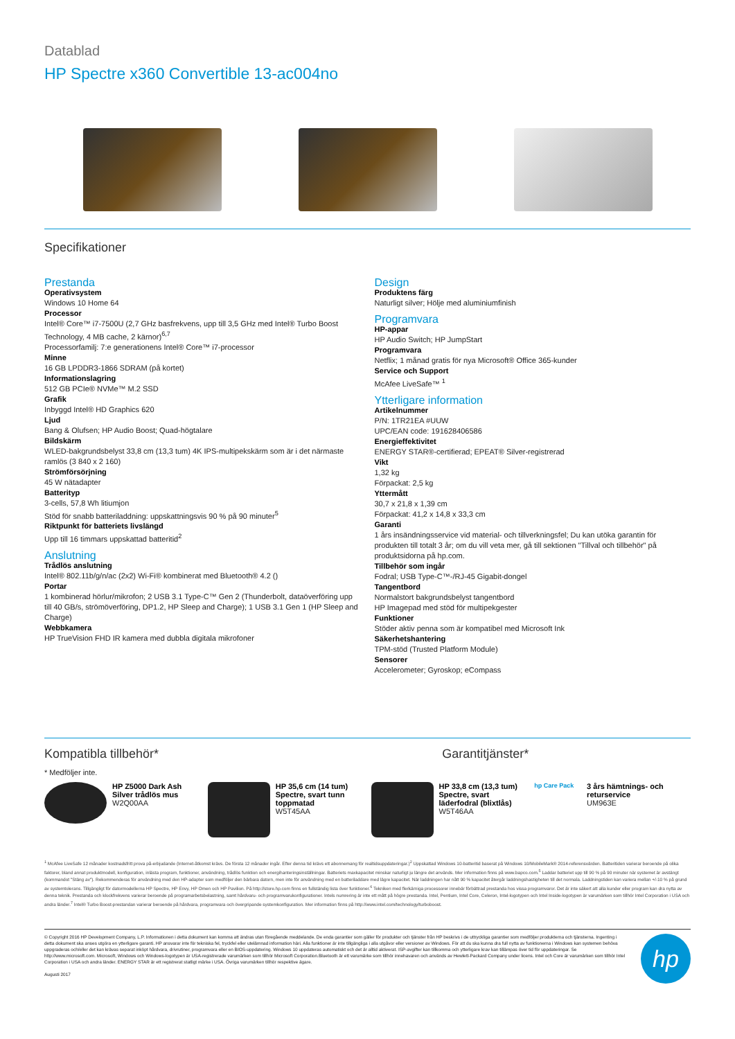Datablad
HP Spectre x360 Convertible 13-ac004no
Specifikationer
Prestanda
Operativsystem
Windows 10 Home 64
Processor
Intel® Core™ i7-7500U (2,7 GHz basfrekvens, upp till 3,5 GHz med Intel® Turbo Boost Technology, 4 MB cache, 2 kärnor)<sup>6,7</sup>
Processorfamilj: 7:e generationens Intel® Core™ i7-processor
Minne
16 GB LPDDR3-1866 SDRAM (på kortet)
Informationslagring
512 GB PCIe® NVMe™ M.2 SSD
Grafik
Inbyggd Intel® HD Graphics 620
Ljud
Bang & Olufsen; HP Audio Boost; Quad-högtalare
Bildskärm
WLED-bakgrundsbelyst 33,8 cm (13,3 tum) 4K IPS-multipekskärm som är i det närmaste ramlös (3 840 x 2 160)
Strömförsörjning
45 W nätadapter
Batterityp
3-cells, 57,8 Wh litiumjon
Stöd för snabb batteriladdning: uppskattningsvis 90 % på 90 minuter<sup>5</sup>
Riktpunkt för batteriets livslängd
Upp till 16 timmars uppskattad batteritid<sup>2</sup>
Anslutning
Trådlös anslutning
Intel® 802.11b/g/n/ac (2x2) Wi-Fi® kombinerat med Bluetooth® 4.2 ()
Portar
1 kombinerad hörlur/mikrofon; 2 USB 3.1 Type-C™ Gen 2 (Thunderbolt, dataöverföring upp till 40 GB/s, strömöverföring, DP1.2, HP Sleep and Charge); 1 USB 3.1 Gen 1 (HP Sleep and Charge)
Webbkamera
HP TrueVision FHD IR kamera med dubbla digitala mikrofoner
Design
Produktens färg
Naturligt silver; Hölje med aluminiumfinish
Programvara
HP-appar
HP Audio Switch; HP JumpStart
Programvara
Netflix; 1 månad gratis för nya Microsoft® Office 365-kunder
Service och Support
McAfee LiveSafe™ <sup>1</sup>
Ytterligare information
Artikelnummer
P/N: 1TR21EA #UUW
UPC/EAN code: 191628406586
Energieffektivitet
ENERGY STAR®-certifierad; EPEAT® Silver-registrerad
Vikt
1,32 kg
Förpackat: 2,5 kg
Yttermått
30,7 x 21,8 x 1,39 cm
Förpackat: 41,2 x 14,8 x 33,3 cm
Garanti
1 års insändningsservice vid material- och tillverkningsfel; Du kan utöka garantin för produkten till totalt 3 år; om du vill veta mer, gå till sektionen "Tillval och tillbehör" på produktsidorna på hp.com.
Tillbehör som ingår
Fodral; USB Type-C™-/RJ-45 Gigabit-dongel
Tangentbord
Normalstort bakgrundsbelyst tangentbord
HP Imagepad med stöd för multipekgester
Funktioner
Stöder aktiv penna som är kompatibel med Microsoft Ink
Säkerhetshantering
TPM-stöd (Trusted Platform Module)
Sensorer
Accelerometer; Gyroskop; eCompass
Kompatibla tillbehör* Garantitjänster*
* Medföljer inte.
HP Z5000 Dark Ash Silver trådlös mus
W2Q00AA
HP 35,6 cm (14 tum) Spectre, svart tunn toppmatad
W5T45AA
HP 33,8 cm (13,3 tum) Spectre, svart läderfodral (blixtlås)
W5T46AA
hp Care Pack 3 års hämtnings- och returservice
UM963E
<sup>1</sup> McAfee LiveSafe 12 månader kostnadsfritt prova på-erbjudande (Internet-åtkomst krävs. De första 12 månader ingår. Efter denna tid krävs ett abonnemang för realtidsuppdateringar.)<sup>2</sup> Uppskattad Windows 10-batteritid baserat på Windows 10/MobileMark® 2014-referensvärden. Batteritiden varierar beroende på olika faktorer, bland annat produktmodell, konfiguration, inlästa program, funktioner, användning, trådlös funktion och energihanteringsinställningar. Batteriets maxkapacitet minskar naturligt ju längre det används. Mer information finns på www.bapco.com.<sup>5</sup> Laddar batteriet upp till 90 % på 90 minuter när systemet är avstängt (kommandot "Stäng av"). Rekommenderas för användning med den HP-adapter som medföljer den bärbara datorn, men inte för användning med en batteriladdare med lägre kapacitet. När laddningen har nått 90 % kapacitet återgår laddningshastigheten till det normala. Laddningstiden kan variera mellan +/-10 % på grund av systemtolerans. Tillgängligt för datormodellerna HP Spectre, HP Envy, HP Omen och HP Pavilion. På http://store.hp.com finns en fullständig lista över funktioner.<sup>6</sup> Tekniken med flerkärniga processorer innebär förbättrad prestanda hos vissa programvaror. Det är inte säkert att alla kunder eller program kan dra nytta av denna teknik. Prestanda och klockfrekvens varierar beroende på programarbetsbelastning, samt hårdvaru- och programvarukonfigurationer. Intels numrering är inte ett mått på högre prestanda. Intel, Pentium, Intel Core, Celeron, Intel-logotypen och Intel Inside-logotypen är varumärken som tillhör Intel Corporation i USA och andra länder.<sup>7</sup> Intel® Turbo Boost-prestandan varierar beroende på hårdvara, programvara och övergripande systemkonfiguration. Mer information finns på http://www.intel.com/technology/turboboost.
© Copyright 2016 HP Development Company, L.P. Informationen i detta dokument kan komma att ändras utan föregående meddelande. De enda garantier som gäller för produkter och tjänster från HP beskrivs i de uttryckliga garantier som medföljer produkterna och tjänsterna. Ingenting i detta dokument ska anses utgöra en ytterligare garanti. HP ansvarar inte för tekniska fel, tryckfel eller utelämnad information häri. Alla funktioner är inte tillgängliga i alla utgåvor eller versioner av Windows. För att du ska kunna dra full nytta av funktionerna i Windows kan systemen behöva uppgraderas och/eller det kan krävas separat inköpt hårdvara, drivrutiner, programvara eller en BIOS-uppdatering. Windows 10 uppdateras automatiskt och det är alltid aktiverat. ISP-avgifter kan tillkomma och ytterligare krav kan tillämpas över tid för uppdateringar. Se http://www.microsoft.com. Microsoft, Windows och Windows-logotypen är USA-registrerade varumärken som tillhör Microsoft Corporation.Bluetooth är ett varumärke som tillhör innehavaren och används av Hewlett-Packard Company under licens. Intel och Core är varumärken som tillhör Intel Corporation i USA och andra länder. ENERGY STAR är ett registrerat statligt märke i USA. Övriga varumärken tillhör respektive ägare.
Augusti 2017
hp